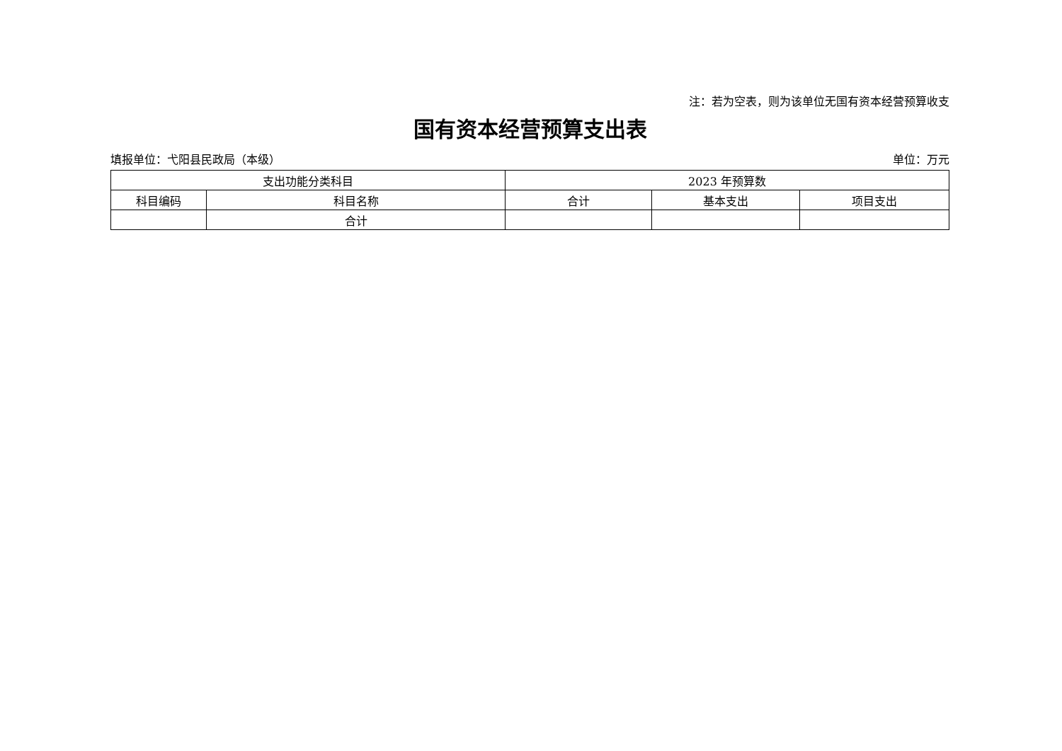注：若为空表，则为该单位无国有资本经营预算收支
国有资本经营预算支出表
填报单位：弋阳县民政局（本级） 单位：万元
| 支出功能分类科目 | | 2023 年预算数 | | |
| --- | --- | --- | --- | --- |
| 科目编码 | 科目名称 | 合计 | 基本支出 | 项目支出 |
| | 合计 | | | |